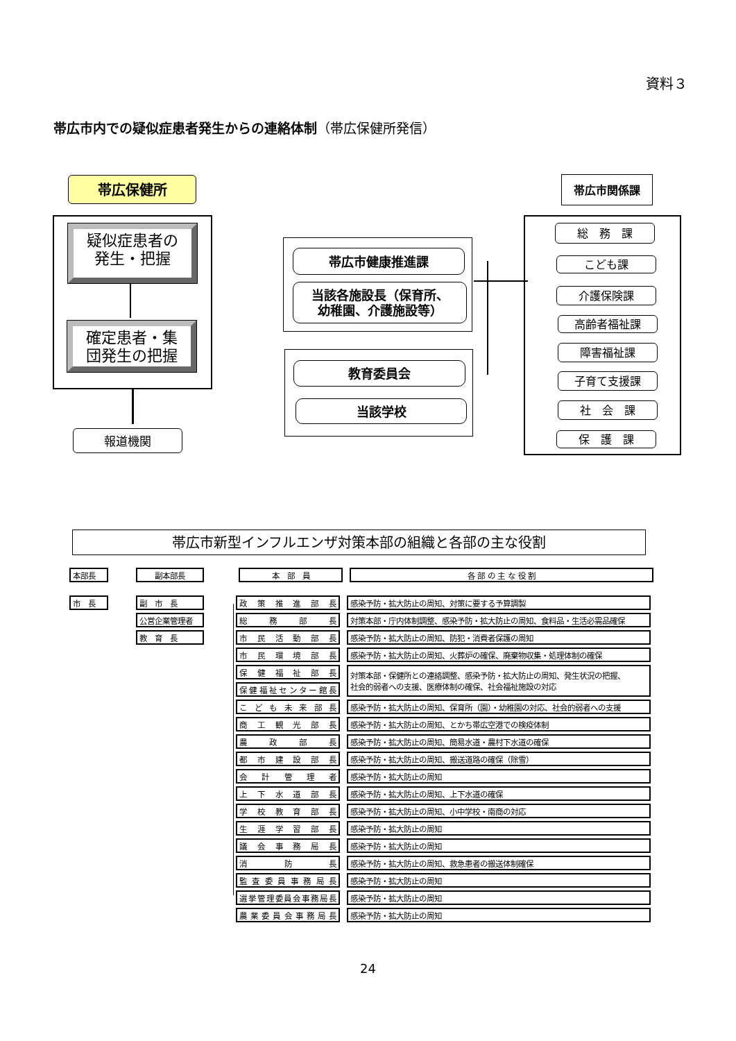資料３
帯広市内での疑似症患者発生からの連絡体制（帯広保健所発信）
帯広保健所
疑似症患者の
発生・把握
確定患者・集
団発生の把握
報道機関
帯広市健康推進課
当該各施設長（保育所、
幼稚園、介護施設等）
教育委員会
当該学校
帯広市関係課
総　務　課
こども課
介護保険課
高齢者福祉課
障害福祉課
子育て支援課
社　会　課
保　護　課
帯広市新型インフルエンザ対策本部の組織と各部の主な役割
| 本部長 | | 副本部長 | | 本 部 員 | | 各 部 の 主 な 役 割 |
| 市 長 | | 副 市 長 |
| | | 公営企業管理者 |
| | | 教 育 長 |
| 政策推進部長 | | 感染予防・拡大防止の周知、対策に要する予算調製 |
| 総務部長 | | 対策本部・庁内体制調整、感染予防・拡大防止の周知、食料品・生活必需品確保 |
| 市民活動部長 | | 感染予防・拡大防止の周知、防犯・消費者保護の周知 |
| 市民環境部長 | | 感染予防・拡大防止の周知、火葬炉の確保、廃棄物収集・処理体制の確保 |
| 保健福祉部長 | | 対策本部・保健所との連絡調整、感染予防・拡大防止の周知、発生状況の把握、 社会的弱者への支援、医療体制の確保、社会福祉施設の対応 |
| 保健福祉センター館長 | | |
| こども未来部長 | | 感染予防・拡大防止の周知、保育所（園）・幼稚園の対応、社会的弱者への支援 |
| 商工観光部長 | | 感染予防・拡大防止の周知、とかち帯広空港での検疫体制 |
| 農政部長 | | 感染予防・拡大防止の周知、簡易水道・農村下水道の確保 |
| 都市建設部長 | | 感染予防・拡大防止の周知、搬送道路の確保（除雪） |
| 会計管理者 | | 感染予防・拡大防止の周知 |
| 上下水道部長 | | 感染予防・拡大防止の周知、上下水道の確保 |
| 学校教育部長 | | 感染予防・拡大防止の周知、小中学校・南商の対応 |
| 生涯学習部長 | | 感染予防・拡大防止の周知 |
| 議会事務局長 | | 感染予防・拡大防止の周知 |
| 消防長 | | 感染予防・拡大防止の周知、救急患者の搬送体制確保 |
| 監査委員事務局長 | | 感染予防・拡大防止の周知 |
| 選挙管理委員会事務局長 | | 感染予防・拡大防止の周知 |
| 農業委員会事務局長 | | 感染予防・拡大防止の周知 |
24